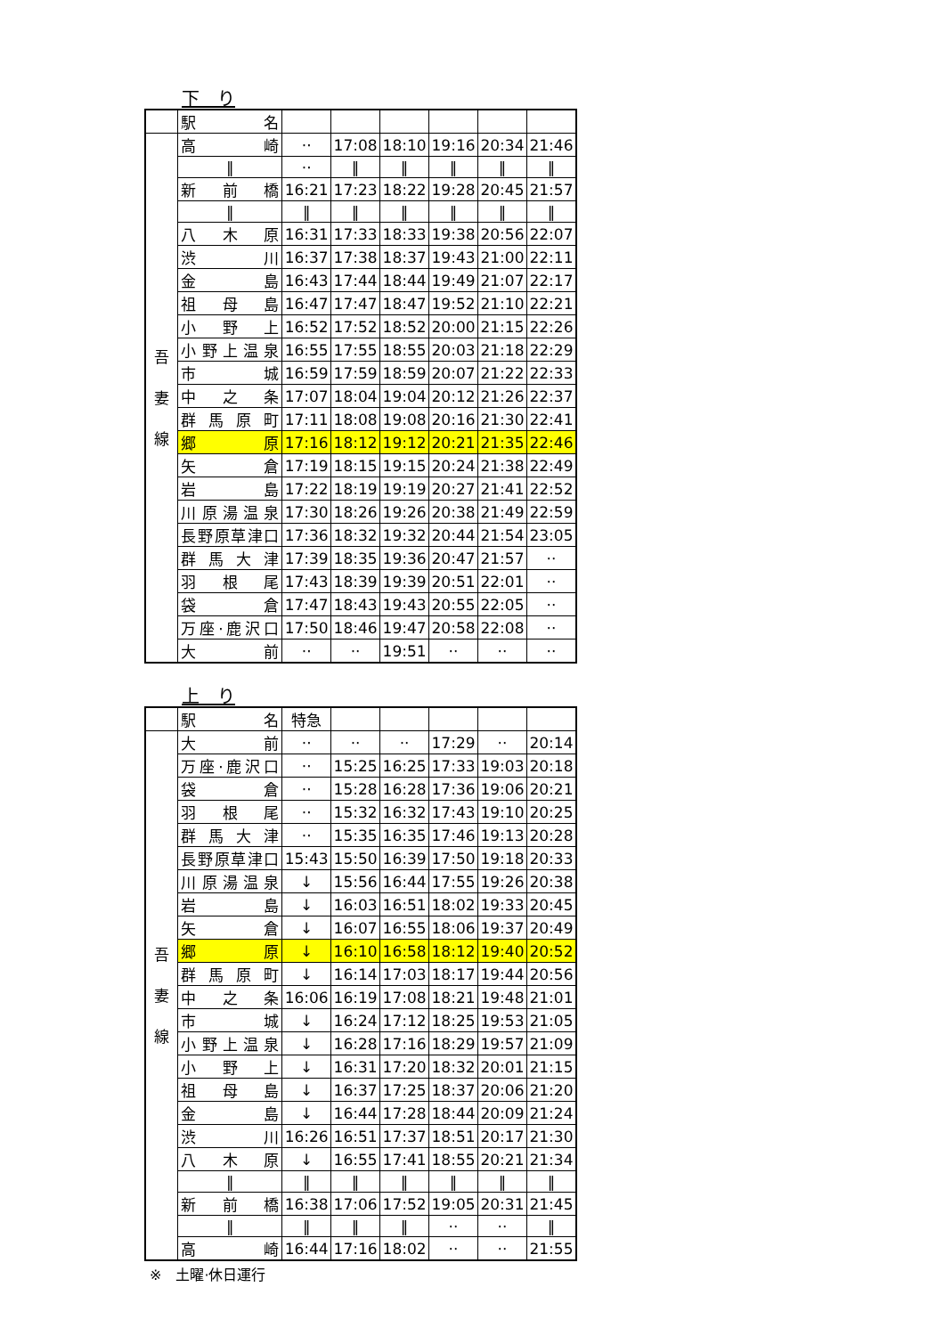下　り
| | 駅 名 | | | | | | |
| 吾 妻 線 | 高崎 | ·· | 17:08 | 18:10 | 19:16 | 20:34 | 21:46 |
| | ‖ | ·· | ‖ | ‖ | ‖ | ‖ | ‖ |
| | 新前橋 | 16:21 | 17:23 | 18:22 | 19:28 | 20:45 | 21:57 |
| | ‖ | ‖ | ‖ | ‖ | ‖ | ‖ | ‖ |
| | 八木原 | 16:31 | 17:33 | 18:33 | 19:38 | 20:56 | 22:07 |
| | 渋川 | 16:37 | 17:38 | 18:37 | 19:43 | 21:00 | 22:11 |
| | 金島 | 16:43 | 17:44 | 18:44 | 19:49 | 21:07 | 22:17 |
| | 祖母島 | 16:47 | 17:47 | 18:47 | 19:52 | 21:10 | 22:21 |
| | 小野上 | 16:52 | 17:52 | 18:52 | 20:00 | 21:15 | 22:26 |
| | 小野上温泉 | 16:55 | 17:55 | 18:55 | 20:03 | 21:18 | 22:29 |
| | 市城 | 16:59 | 17:59 | 18:59 | 20:07 | 21:22 | 22:33 |
| | 中之条 | 17:07 | 18:04 | 19:04 | 20:12 | 21:26 | 22:37 |
| | 群馬原町 | 17:11 | 18:08 | 19:08 | 20:16 | 21:30 | 22:41 |
| | 郷原 | 17:16 | 18:12 | 19:12 | 20:21 | 21:35 | 22:46 |
| | 矢倉 | 17:19 | 18:15 | 19:15 | 20:24 | 21:38 | 22:49 |
| | 岩島 | 17:22 | 18:19 | 19:19 | 20:27 | 21:41 | 22:52 |
| | 川原湯温泉 | 17:30 | 18:26 | 19:26 | 20:38 | 21:49 | 22:59 |
| | 長野原草津口 | 17:36 | 18:32 | 19:32 | 20:44 | 21:54 | 23:05 |
| | 群馬大津 | 17:39 | 18:35 | 19:36 | 20:47 | 21:57 | ·· |
| | 羽根尾 | 17:43 | 18:39 | 19:39 | 20:51 | 22:01 | ·· |
| | 袋倉 | 17:47 | 18:43 | 19:43 | 20:55 | 22:05 | ·· |
| | 万座·鹿沢口 | 17:50 | 18:46 | 19:47 | 20:58 | 22:08 | ·· |
| | 大前 | ·· | ·· | 19:51 | ·· | ·· | ·· |
上　り
| | 駅 名 | 特急 | | | | | |
| 吾 妻 線 | 大前 | ·· | ·· | ·· | 17:29 | ·· | 20:14 |
| | 万座·鹿沢口 | ·· | 15:25 | 16:25 | 17:33 | 19:03 | 20:18 |
| | 袋倉 | ·· | 15:28 | 16:28 | 17:36 | 19:06 | 20:21 |
| | 羽根尾 | ·· | 15:32 | 16:32 | 17:43 | 19:10 | 20:25 |
| | 群馬大津 | ·· | 15:35 | 16:35 | 17:46 | 19:13 | 20:28 |
| | 長野原草津口 | 15:43 | 15:50 | 16:39 | 17:50 | 19:18 | 20:33 |
| | 川原湯温泉 | ↓ | 15:56 | 16:44 | 17:55 | 19:26 | 20:38 |
| | 岩島 | ↓ | 16:03 | 16:51 | 18:02 | 19:33 | 20:45 |
| | 矢倉 | ↓ | 16:07 | 16:55 | 18:06 | 19:37 | 20:49 |
| | 郷原 | ↓ | 16:10 | 16:58 | 18:12 | 19:40 | 20:52 |
| | 群馬原町 | ↓ | 16:14 | 17:03 | 18:17 | 19:44 | 20:56 |
| | 中之条 | 16:06 | 16:19 | 17:08 | 18:21 | 19:48 | 21:01 |
| | 市城 | ↓ | 16:24 | 17:12 | 18:25 | 19:53 | 21:05 |
| | 小野上温泉 | ↓ | 16:28 | 17:16 | 18:29 | 19:57 | 21:09 |
| | 小野上 | ↓ | 16:31 | 17:20 | 18:32 | 20:01 | 21:15 |
| | 祖母島 | ↓ | 16:37 | 17:25 | 18:37 | 20:06 | 21:20 |
| | 金島 | ↓ | 16:44 | 17:28 | 18:44 | 20:09 | 21:24 |
| | 渋川 | 16:26 | 16:51 | 17:37 | 18:51 | 20:17 | 21:30 |
| | 八木原 | ↓ | 16:55 | 17:41 | 18:55 | 20:21 | 21:34 |
| | ‖ | ‖ | ‖ | ‖ | ‖ | ‖ | ‖ |
| | 新前橋 | 16:38 | 17:06 | 17:52 | 19:05 | 20:31 | 21:45 |
| | ‖ | ‖ | ‖ | ‖ | ·· | ·· | ‖ |
| | 高崎 | 16:44 | 17:16 | 18:02 | ·· | ·· | 21:55 |
※　土曜·休日運行